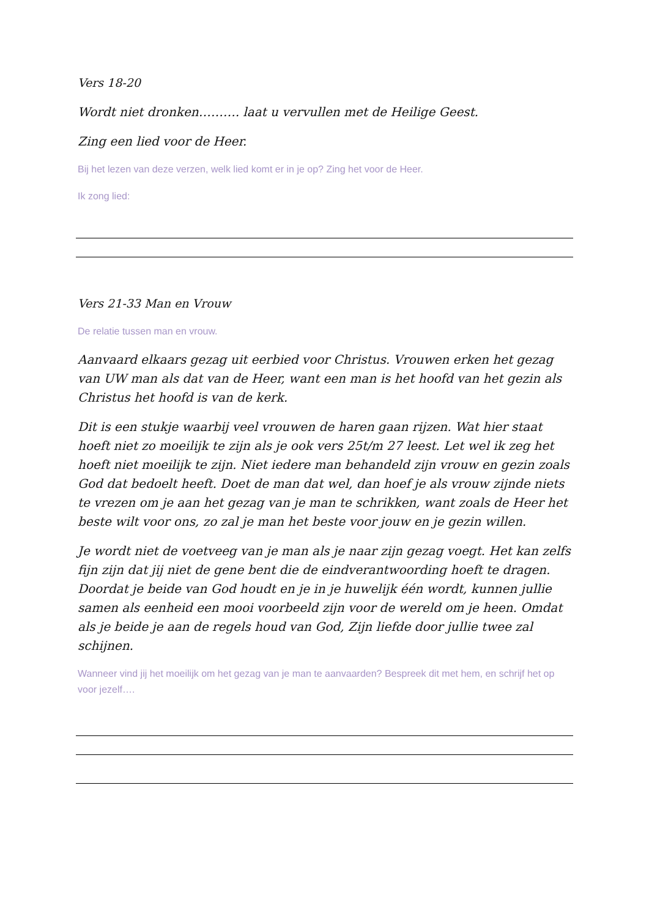Vers 18-20
Wordt niet dronken………. laat u vervullen met de Heilige Geest.
Zing een lied voor de Heer.
Bij het lezen van deze verzen, welk lied komt er in je op? Zing het voor de Heer.
Ik zong lied:
Vers 21-33 Man en Vrouw
De relatie tussen man en vrouw.
Aanvaard elkaars gezag uit eerbied voor Christus. Vrouwen erken het gezag van UW man als dat van de Heer, want een man is het hoofd van het gezin als Christus het hoofd is van de kerk.
Dit is een stukje waarbij veel vrouwen de haren gaan rijzen. Wat hier staat hoeft niet zo moeilijk te zijn als je ook vers 25t/m 27 leest. Let wel ik zeg het hoeft niet moeilijk te zijn. Niet iedere man behandeld zijn vrouw en gezin zoals God dat bedoelt heeft. Doet de man dat wel, dan hoef je als vrouw zijnde niets te vrezen om je aan het gezag van je man te schrikken, want zoals de Heer het beste wilt voor ons, zo zal je man het beste voor jouw en je gezin willen.
Je wordt niet de voetveeg van je man als je naar zijn gezag voegt. Het kan zelfs fijn zijn dat jij niet de gene bent die de eindverantwoording hoeft te dragen. Doordat je beide van God houdt en je in je huwelijk één wordt, kunnen jullie samen als eenheid een mooi voorbeeld zijn voor de wereld om je heen. Omdat als je beide je aan de regels houd van God, Zijn liefde door jullie twee zal schijnen.
Wanneer vind jij het moeilijk om het gezag van je man te aanvaarden? Bespreek dit met hem, en schrijf het op voor jezelf….